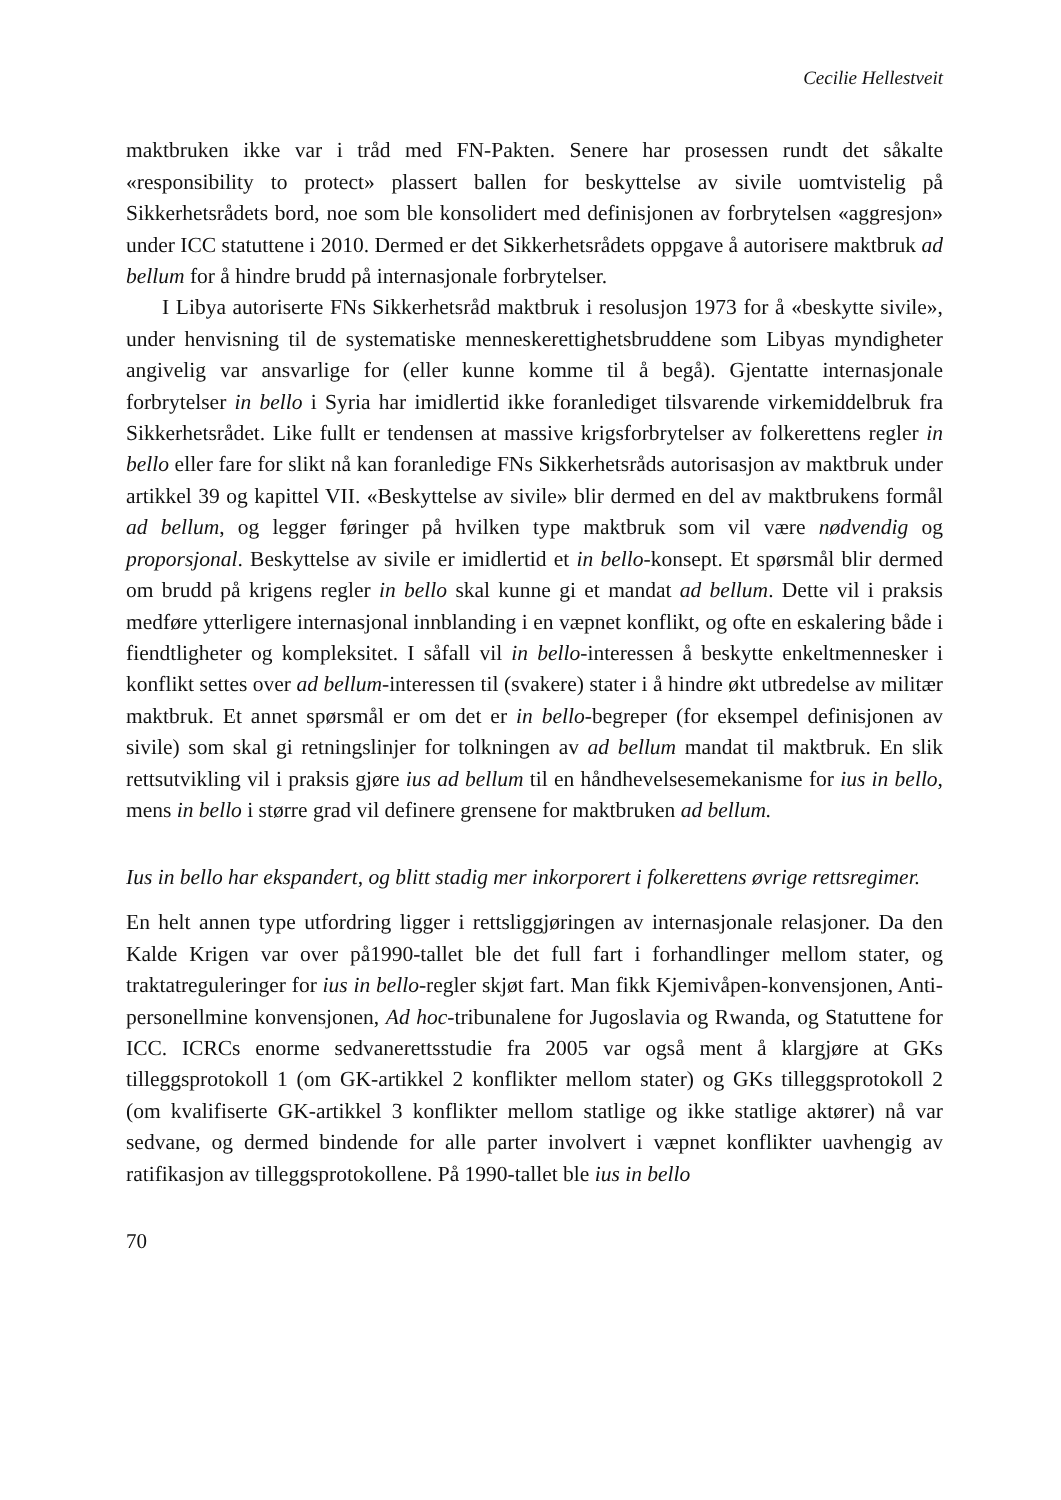Cecilie Hellestveit
maktbruken ikke var i tråd med FN-Pakten. Senere har prosessen rundt det såkalte «responsibility to protect» plassert ballen for beskyttelse av sivile uomtvistelig på Sikkerhetsrådets bord, noe som ble konsolidert med definisjonen av forbrytelsen «aggresjon» under ICC statuttene i 2010. Dermed er det Sikkerhetsrådets oppgave å autorisere maktbruk ad bellum for å hindre brudd på internasjonale forbrytelser.
I Libya autoriserte FNs Sikkerhetsråd maktbruk i resolusjon 1973 for å «beskytte sivile», under henvisning til de systematiske menneskerettighetsbruddene som Libyas myndigheter angivelig var ansvarlige for (eller kunne komme til å begå). Gjentatte internasjonale forbrytelser in bello i Syria har imidlertid ikke foranlediget tilsvarende virkemiddelbruk fra Sikkerhetsrådet. Like fullt er tendensen at massive krigsforbrytelser av folkerettens regler in bello eller fare for slikt nå kan foranledige FNs Sikkerhetsråds autorisasjon av maktbruk under artikkel 39 og kapittel VII. «Beskyttelse av sivile» blir dermed en del av maktbrukens formål ad bellum, og legger føringer på hvilken type maktbruk som vil være nødvendig og proporsjonal. Beskyttelse av sivile er imidlertid et in bello-konsept. Et spørsmål blir dermed om brudd på krigens regler in bello skal kunne gi et mandat ad bellum. Dette vil i praksis medføre ytterligere internasjonal innblanding i en væpnet konflikt, og ofte en eskalering både i fiendtligheter og kompleksitet. I såfall vil in bello-interessen å beskytte enkeltmennesker i konflikt settes over ad bellum-interessen til (svakere) stater i å hindre økt utbredelse av militær maktbruk. Et annet spørsmål er om det er in bello-begreper (for eksempel definisjonen av sivile) som skal gi retningslinjer for tolkningen av ad bellum mandat til maktbruk. En slik rettsutvikling vil i praksis gjøre ius ad bellum til en håndhevelsesemekanisme for ius in bello, mens in bello i større grad vil definere grensene for maktbruken ad bellum.
Ius in bello har ekspandert, og blitt stadig mer inkorporert i folkerettens øvrige rettsregimer.
En helt annen type utfordring ligger i rettsliggjøringen av internasjonale relasjoner. Da den Kalde Krigen var over på1990-tallet ble det full fart i forhandlinger mellom stater, og traktatreguleringer for ius in bello-regler skjøt fart. Man fikk Kjemivåpen-konvensjonen, Anti-personellmine konvensjonen, Ad hoc-tribunalene for Jugoslavia og Rwanda, og Statuttene for ICC. ICRCs enorme sedvanerettsstudie fra 2005 var også ment å klargjøre at GKs tilleggsprotokoll 1 (om GK-artikkel 2 konflikter mellom stater) og GKs tilleggsprotokoll 2 (om kvalifiserte GK-artikkel 3 konflikter mellom statlige og ikke statlige aktører) nå var sedvane, og dermed bindende for alle parter involvert i væpnet konflikter uavhengig av ratifikasjon av tilleggsprotokollene. På 1990-tallet ble ius in bello
70